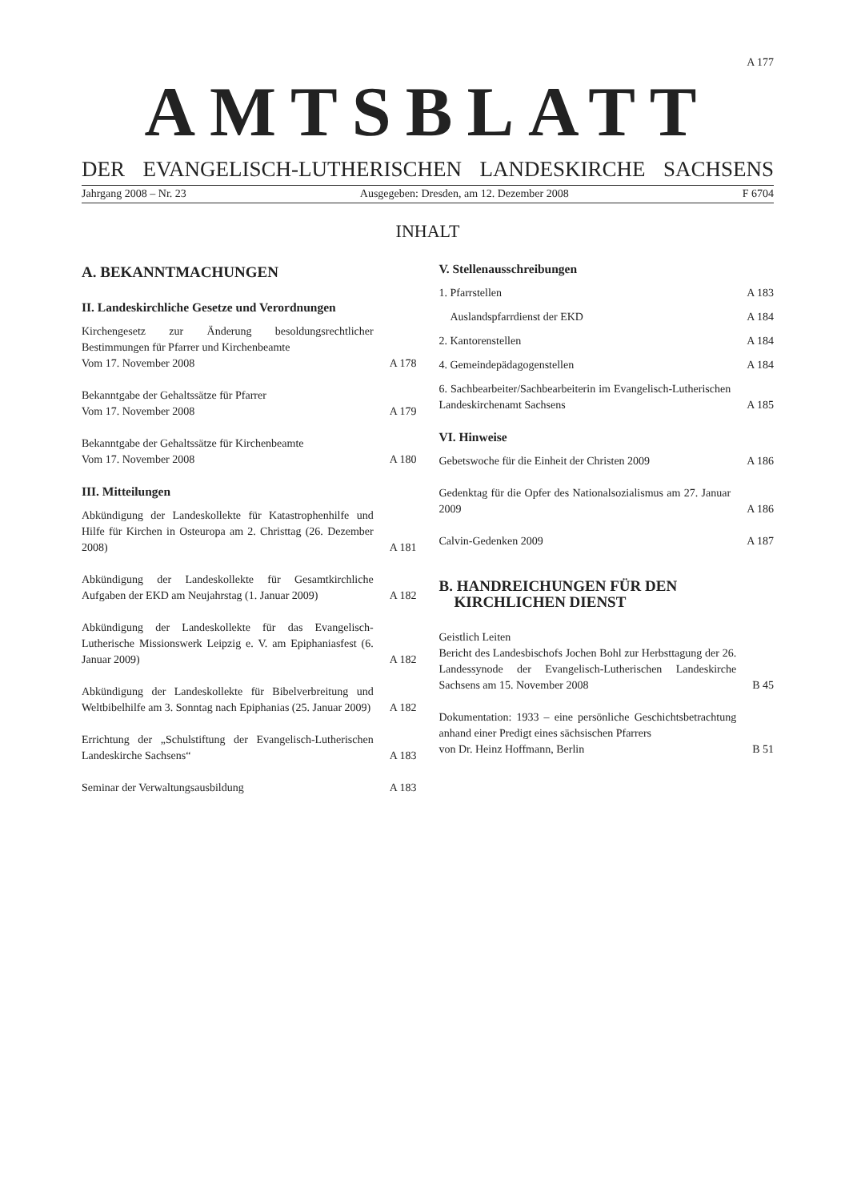A 177
AMTSBLATT
DER EVANGELISCH-LUTHERISCHEN LANDESKIRCHE SACHSENS
Jahrgang 2008 – Nr. 23 Ausgegeben: Dresden, am 12. Dezember 2008 F 6704
INHALT
A. BEKANNTMACHUNGEN
II. Landeskirchliche Gesetze und Verordnungen
Kirchengesetz zur Änderung besoldungsrechtlicher Bestimmungen für Pfarrer und Kirchenbeamte
Vom 17. November 2008 A 178
Bekanntgabe der Gehaltssätze für Pfarrer
Vom 17. November 2008 A 179
Bekanntgabe der Gehaltssätze für Kirchenbeamte
Vom 17. November 2008 A 180
III. Mitteilungen
Abkündigung der Landeskollekte für Katastrophenhilfe und Hilfe für Kirchen in Osteuropa am 2. Christtag (26. Dezember 2008) A 181
Abkündigung der Landeskollekte für Gesamtkirchliche Aufgaben der EKD am Neujahrstag (1. Januar 2009) A 182
Abkündigung der Landeskollekte für das Evangelisch-Lutherische Missionswerk Leipzig e. V. am Epiphaniasfest (6. Januar 2009) A 182
Abkündigung der Landeskollekte für Bibelverbreitung und Weltbibelhilfe am 3. Sonntag nach Epiphanias (25. Januar 2009) A 182
Errichtung der „Schulstiftung der Evangelisch-Lutherischen Landeskirche Sachsens“A 183
Seminar der Verwaltungsausbildung A 183
V. Stellenausschreibungen
1. Pfarrstellen A 183
Auslandspfarrdienst der EKD A 184
2. Kantorenstellen A 184
4. Gemeindepädagogenstellen A 184
6. Sachbearbeiter/Sachbearbeiterin im Evangelisch-Lutherischen Landeskirchenamt Sachsens A 185
VI. Hinweise
Gebetswoche für die Einheit der Christen 2009 A 186
Gedenktag für die Opfer des Nationalsozialismus am 27. Januar 2009 A 186
Calvin-Gedenken 2009 A 187
B. HANDREICHUNGEN FÜR DEN
KIRCHLICHEN DIENST
Geistlich Leiten
Bericht des Landesbischofs Jochen Bohl zur Herbsttagung der 26. Landessynode der Evangelisch-Lutherischen Landeskirche Sachsens am 15. November 2008 B 45
Dokumentation: 1933 – eine persönliche Geschichtsbetrachtung anhand einer Predigt eines sächsischen Pfarrers
von Dr. Heinz Hoffmann, Berlin B 51